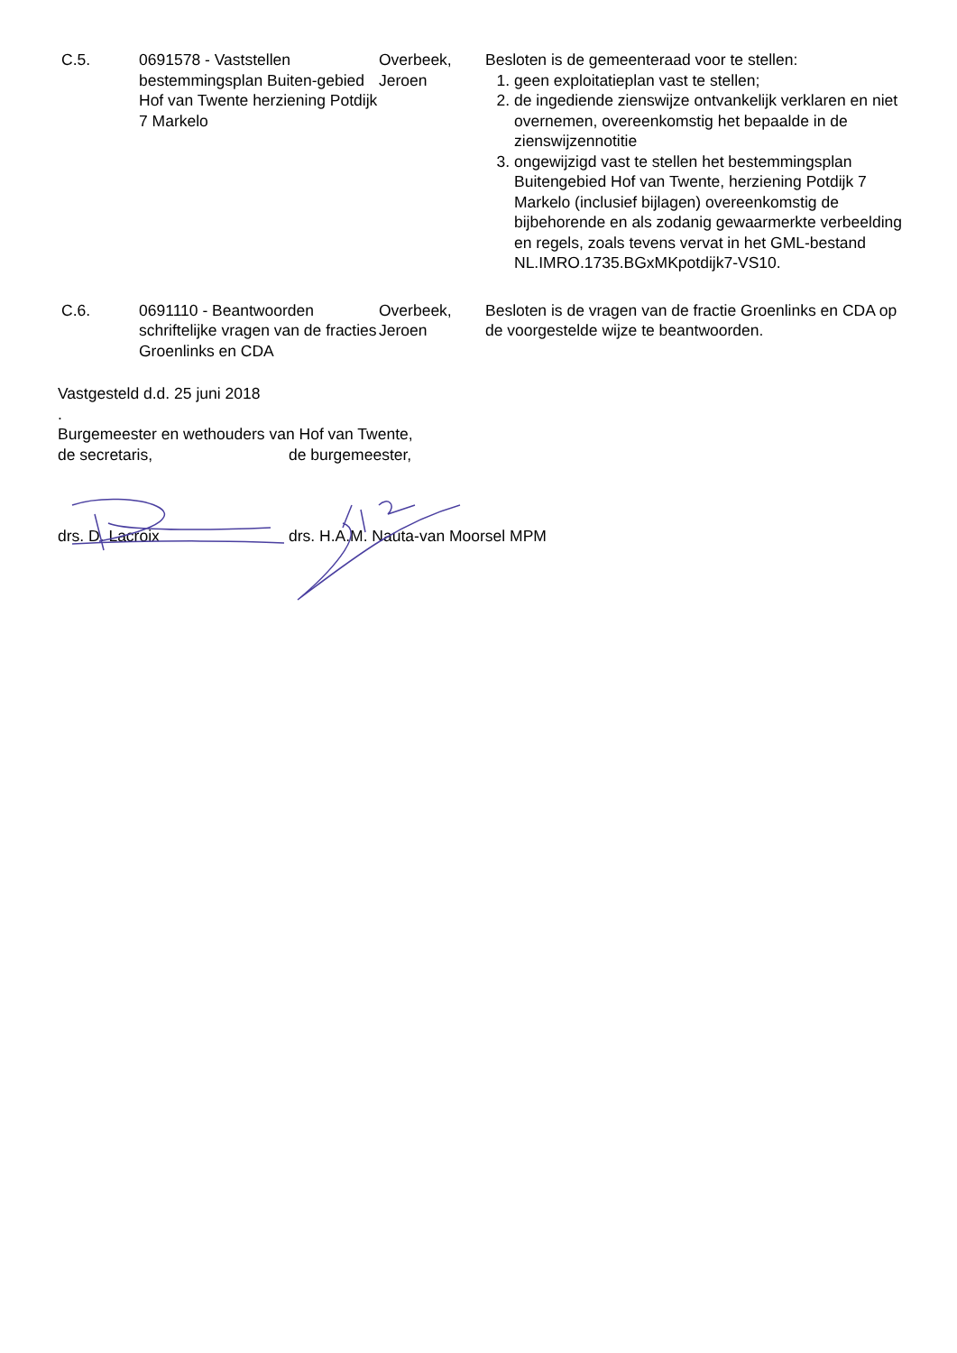| C.5. | 0691578 - Vaststellen bestemmingsplan Buiten-gebied Hof van Twente herziening Potdijk 7 Markelo | Overbeek, Jeroen | Besloten is de gemeenteraad voor te stellen: 1. geen exploitatieplan vast te stellen; 2. de ingediende zienswijze ontvankelijk verklaren en niet overnemen, overeenkomstig het bepaalde in de zienswijzennotitie 3. ongewijzigd vast te stellen het bestemmingsplan Buitengebied Hof van Twente, herziening Potdijk 7 Markelo (inclusief bijlagen) overeenkomstig de bijbehorende en als zodanig gewaarmerkte verbeelding en regels, zoals tevens vervat in het GML-bestand NL.IMRO.1735.BGxMKpotdijk7-VS10. |
| C.6. | 0691110 - Beantwoorden schriftelijke vragen van de fracties Groenlinks en CDA | Overbeek, Jeroen | Besloten is de vragen van de fractie Groenlinks en CDA op de voorgestelde wijze te beantwoorden. |
Vastgesteld d.d. 25 juni 2018
.
Burgemeester en wethouders van Hof van Twente,
de secretaris, de burgemeester,
drs. D. Lacroix drs. H.A.M. Nauta-van Moorsel MPM